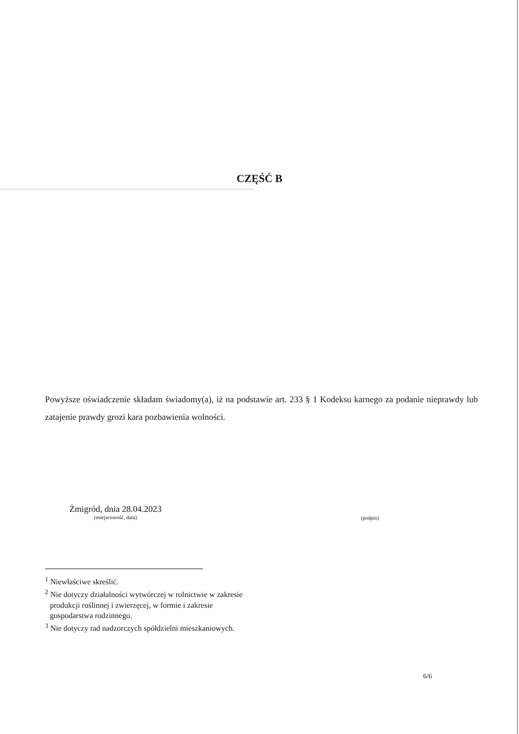CZĘŚĆ B
Powyższe oświadczenie składam świadomy(a), iż na podstawie art. 233 § 1 Kodeksu karnego za podanie nieprawdy lub zatajenie prawdy grozi kara pozbawienia wolności.
Żmigród, dnia 28.04.2023
(miejscowość, data)
(podpis)
<sup>1</sup> Niewłaściwe skreślić.
<sup>2</sup> Nie dotyczy działalności wytwórczej w rolnictwie w zakresie
produkcji roślinnej i zwierzęcej, w formie i zakresie
gospodarstwa rodzinnego.
<sup>3</sup> Nie dotyczy rad nadzorczych spółdzielni mieszkaniowych.
6/6